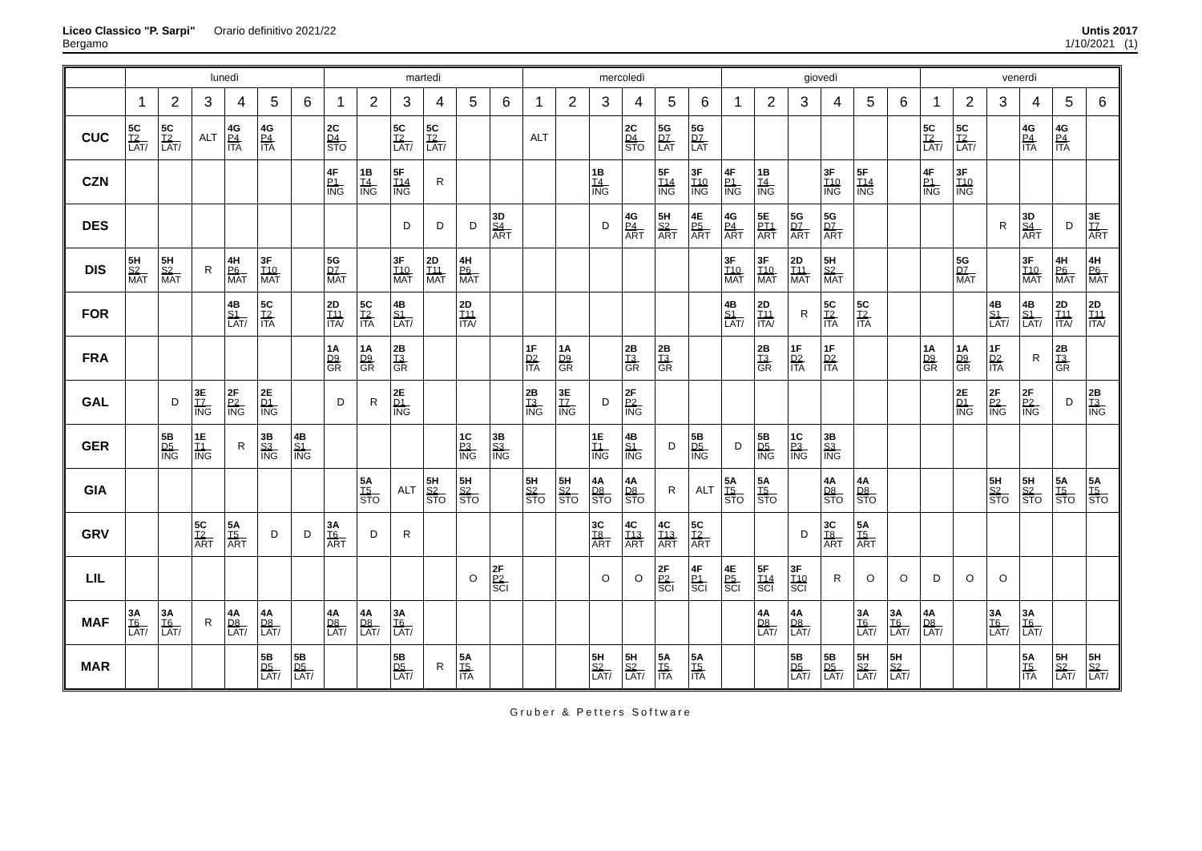Liceo Classico "P. Sarpi" Orario definitivo 2021/22
Bergamo
Untis 2017
1/10/2021 (1)
| | lunedì | | | | | | martedì | | | | | | mercoledì | | | | | | giovedì | | | | | | venerdì | | | | | |
| --- | --- | --- | --- | --- | --- | --- | --- | --- | --- | --- | --- | --- | --- | --- | --- | --- | --- | --- | --- | --- | --- | --- | --- | --- | --- | --- | --- | --- | --- | --- |
| | 1 | 2 | 3 | 4 | 5 | 6 | 1 | 2 | 3 | 4 | 5 | 6 | 1 | 2 | 3 | 4 | 5 | 6 | 1 | 2 | 3 | 4 | 5 | 6 | 1 | 2 | 3 | 4 | 5 | 6 |
| CUC | 5C T2 LAT/ | 5C T2 LAT/ | ALT | 4G P4 ITA | 4G P4 ITA | | 2C D4 STO | | 5C T2 LAT/ | 5C T2 LAT/ | | | ALT | | | 2C D4 STO | 5G D7 LAT | 5G D7 LAT | | | | | | | 5C T2 LAT/ | 5C T2 LAT/ | | 4G P4 ITA | 4G P4 ITA | |
| CZN | | | | | | | 4F P1 ING | 1B T4 ING | 5F T14 ING | R | | | | | 1B T4 ING | | 5F T14 ING | 3F T10 ING | 4F P1 ING | 1B T4 ING | | 3F T10 ING | 5F T14 ING | | 4F P1 ING | 3F T10 ING | | | | |
| DES | | | | | | | | | D | D | D | 3D S4 ART | | | D | 4G P4 ART | 5H S2 ART | 4E P5 ART | 4G P4 ART | 5E PT1 ART | 5G D7 ART | 5G D7 ART | | | | | R | 3D S4 ART | D | 3E T7 ART |
| DIS | 5H S2 MAT | 5H S2 MAT | R | 4H P6 MAT | 3F T10 MAT | | 5G D7 MAT | | 3F T10 MAT | 2D T11 MAT | 4H P6 MAT | | | | | | | | 3F T10 MAT | 3F T10 MAT | 2D T11 MAT | 5H S2 MAT | | | | 5G D7 MAT | | 3F T10 MAT | 4H P6 MAT | 4H P6 MAT |
| FOR | | | | 4B S1 LAT/ | 5C T2 ITA | | 2D T11 ITA/ | 5C T2 ITA | 4B S1 LAT/ | | 2D T11 ITA/ | | | | | | | | 4B S1 LAT/ | 2D T11 ITA/ | R | 5C T2 ITA | 5C T2 ITA | | | | 4B S1 LAT/ | 4B S1 LAT/ | 2D T11 ITA/ | 2D T11 ITA/ |
| FRA | | | | | | | 1A D9 GR | 1A D9 GR | 2B T3 GR | | | | 1F D2 ITA | 1A D9 GR | | 2B T3 GR | 2B T3 GR | | | 2B T3 GR | 1F D2 ITA | 1F D2 ITA | | | 1A D9 GR | 1A D9 GR | 1F D2 ITA | R | 2B T3 GR | |
| GAL | | D | 3E T7 ING | 2F P2 ING | 2E D1 ING | | D | R | 2E D1 ING | | | | 2B T3 ING | 3E T7 ING | D | 2F P2 ING | | | | | | | | | | 2E D1 ING | 2F P2 ING | 2F P2 ING | D | 2B T3 ING |
| GER | | 5B D5 ING | 1E T1 ING | R | 3B S3 ING | 4B S1 ING | | | | | 1C P3 ING | 3B S3 ING | | | 1E T1 ING | 4B S1 ING | D | 5B D5 ING | D | 5B D5 ING | 1C P3 ING | 3B S3 ING | | | | | | | | |
| GIA | | | | | | | | 5A T5 STO | ALT | 5H S2 STO | 5H S2 STO | | 5H S2 STO | 5H S2 STO | 4A D8 STO | 4A D8 STO | R | ALT | 5A T5 STO | 5A T5 STO | | 4A D8 STO | 4A D8 STO | | | | 5H S2 STO | 5H S2 STO | 5A T5 STO | 5A T5 STO |
| GRV | | | 5C T2 ART | 5A T5 ART | D | D | 3A T6 ART | D | R | | | | | | 3C T8 ART | 4C T13 ART | 4C T13 ART | 5C T2 ART | | | D | 3C T8 ART | 5A T5 ART | | | | | | | |
| LIL | | | | | | | | | | | O | 2F P2 SCI | | | O | O | 2F P2 SCI | 4F P1 SCI | 4E P5 SCI | 5F T14 SCI | 3F T10 SCI | R | O | O | D | O | O | | | |
| MAF | 3A T6 LAT/ | 3A T6 LAT/ | R | 4A D8 LAT/ | 4A D8 LAT/ | | 4A D8 LAT/ | 4A D8 LAT/ | 3A T6 LAT/ | | | | | | | | | | | 4A D8 LAT/ | 4A D8 LAT/ | | 3A T6 LAT/ | 3A T6 LAT/ | 4A D8 LAT/ | | 3A T6 LAT/ | 3A T6 LAT/ | | |
| MAR | | | | | 5B D5 LAT/ | 5B D5 LAT/ | | | 5B D5 LAT/ | R | 5A T5 ITA | | | | 5H S2 LAT/ | 5H S2 LAT/ | 5A T5 ITA | 5A T5 ITA | | | 5B D5 LAT/ | 5B D5 LAT/ | 5H S2 LAT/ | 5H S2 LAT/ | | | | 5A T5 ITA | 5H S2 LAT/ | 5H S2 LAT/ |
Gruber & Petters Software